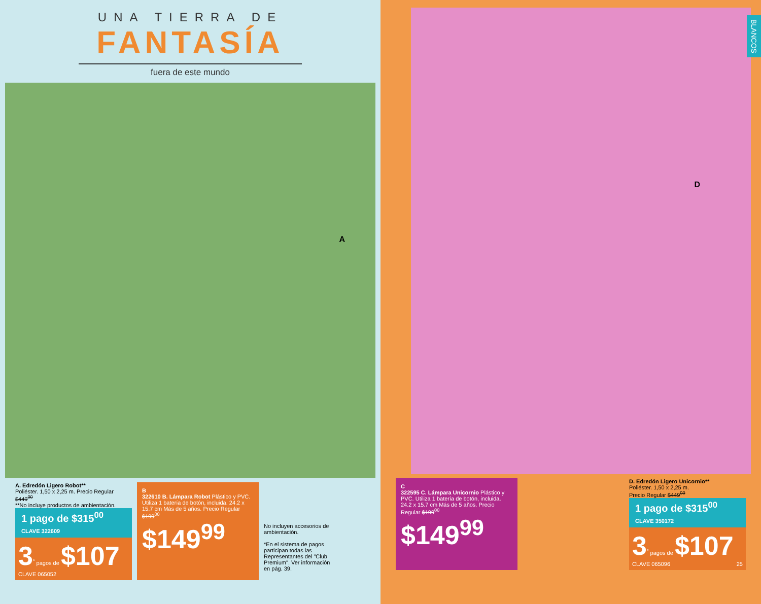UNA TIERRA DE
FANTASÍA
fuera de este mundo
A
A. Edredón Ligero Robot**
Poliéster. 1,50 x 2,25 m. Precio Regular $449<sup>00</sup>
**No incluye productos de ambientación.
1 pago de $315<sup>00</sup>
CLAVE 322609
3<sup>*</sup> pagos de $107 CLAVE 065052
B
322610 B. Lámpara Robot Plástico y PVC. Utiliza 1 batería de botón, incluida. 24.2 x 15.7 cm Más de 5 años. Precio Regular $199<sup>00</sup>
$149<sup>99</sup>
No incluyen accesorios de ambientación.
*En el sistema de pagos participan todas las Representantes del "Club Premium". Ver información en pág. 39.
BLANCOS
D
C
322595 C. Lámpara Unicornio Plástico y PVC. Utiliza 1 batería de botón, incluida. 24.2 x 15.7 cm Más de 5 años. Precio Regular $199<sup>00</sup>
$149<sup>99</sup>
D. Edredón Ligero Unicornio**
Poliéster. 1,50 x 2,25 m.
Precio Regular $449<sup>00</sup>
1 pago de $315<sup>00</sup>
CLAVE 350172
3<sup>*</sup> pagos de $107 CLAVE 065096 25